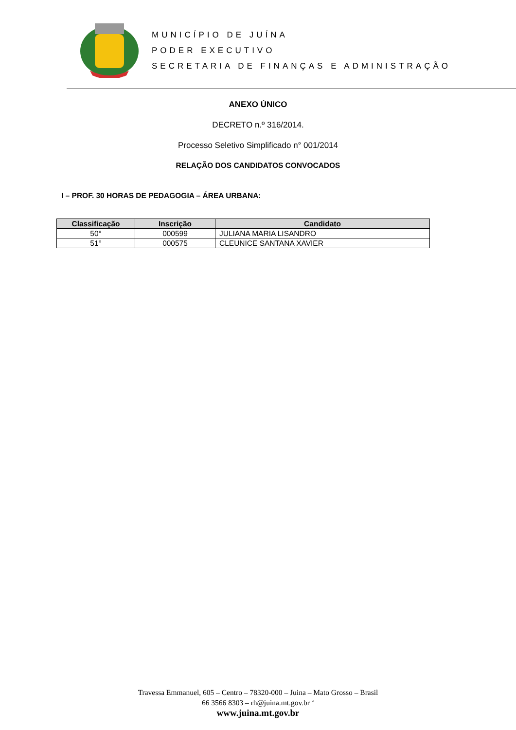MUNICÍPIO DE JUÍNA
PODER EXECUTIVO
SECRETARIA DE FINANÇAS E ADMINISTRAÇÃO
ANEXO ÚNICO
DECRETO n.º 316/2014.
Processo Seletivo Simplificado n° 001/2014
RELAÇÃO DOS CANDIDATOS CONVOCADOS
I – PROF. 30 HORAS DE PEDAGOGIA – ÁREA URBANA:
| Classificação | Inscrição | Candidato |
| --- | --- | --- |
| 50° | 000599 | JULIANA MARIA LISANDRO |
| 51° | 000575 | CLEUNICE SANTANA XAVIER |
Travessa Emmanuel, 605 – Centro – 78320-000 – Juina – Mato Grosso – Brasil
66 3566 8303 – rh@juina.mt.gov.br ‘
www.juina.mt.gov.br